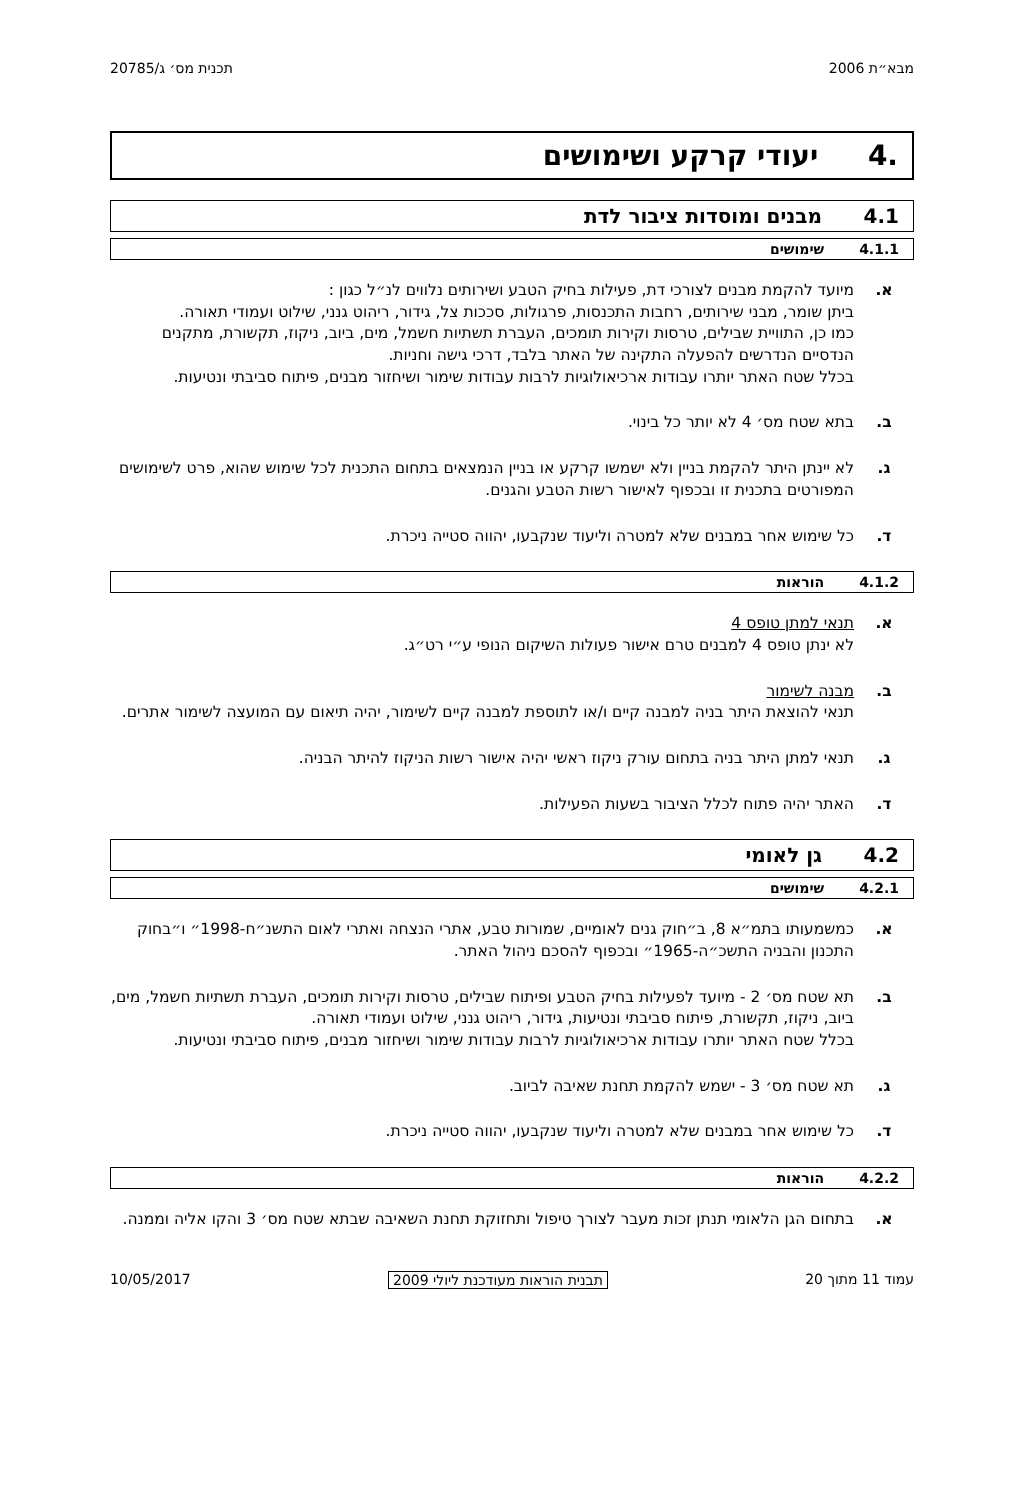מבא״ת 2006 תכנית מס׳ ג/20785
.4 יעודי קרקע ושימושים
4.1 מבנים ומוסדות ציבור לדת
4.1.1 שימושים
א. מיועד להקמת מבנים לצורכי דת, פעילות בחיק הטבע ושירותים נלווים לנ״ל כגון :
ביתן שומר, מבני שירותים, רחבות התכנסות, פרגולות, סככות צל, גידור, ריהוט גנני, שילוט ועמודי תאורה.
כמו כן, התוויית שבילים, טרסות וקירות תומכים, העברת תשתיות חשמל, מים, ביוב, ניקוז, תקשורת, מתקנים הנדסיים הנדרשים להפעלה התקינה של האתר בלבד, דרכי גישה וחניות.
בכלל שטח האתר יותרו עבודות ארכיאולוגיות לרבות עבודות שימור ושיחזור מבנים, פיתוח סביבתי ונטיעות.
ב. בתא שטח מס׳ 4 לא יותר כל בינוי.
ג. לא יינתן היתר להקמת בניין ולא ישמשו קרקע או בניין הנמצאים בתחום התכנית לכל שימוש שהוא, פרט לשימושים המפורטים בתכנית זו ובכפוף לאישור רשות הטבע והגנים.
ד. כל שימוש אחר במבנים שלא למטרה וליעוד שנקבעו, יהווה סטייה ניכרת.
4.1.2 הוראות
א. תנאי למתן טופס 4
לא ינתן טופס 4 למבנים טרם אישור פעולות השיקום הנופי ע״י רט״ג.
ב. מבנה לשימור
תנאי להוצאת היתר בניה למבנה קיים ו/או לתוספת למבנה קיים לשימור, יהיה תיאום עם המועצה לשימור אתרים.
ג. תנאי למתן היתר בניה בתחום עורק ניקוז ראשי יהיה אישור רשות הניקוז להיתר הבניה.
ד. האתר יהיה פתוח לכלל הציבור בשעות הפעילות.
4.2 גן לאומי
4.2.1 שימושים
א. כמשמעותו בתמ״א 8, ב״חוק גנים לאומיים, שמורות טבע, אתרי הנצחה ואתרי לאום התשנ״ח-1998״ ו״בחוק התכנון והבניה התשכ״ה-1965״ ובכפוף להסכם ניהול האתר.
ב. תא שטח מס׳ 2 - מיועד לפעילות בחיק הטבע ופיתוח שבילים, טרסות וקירות תומכים, העברת תשתיות חשמל, מים, ביוב, ניקוז, תקשורת, פיתוח סביבתי ונטיעות, גידור, ריהוט גנני, שילוט ועמודי תאורה.
בכלל שטח האתר יותרו עבודות ארכיאולוגיות לרבות עבודות שימור ושיחזור מבנים, פיתוח סביבתי ונטיעות.
ג. תא שטח מס׳ 3 - ישמש להקמת תחנת שאיבה לביוב.
ד. כל שימוש אחר במבנים שלא למטרה וליעוד שנקבעו, יהווה סטייה ניכרת.
4.2.2 הוראות
א. בתחום הגן הלאומי תנתן זכות מעבר לצורך טיפול ותחזוקת תחנת השאיבה שבתא שטח מס׳ 3 והקו אליה וממנה.
עמוד 11 מתוך 20 תבנית הוראות מעודכנת ליולי 2009 10/05/2017